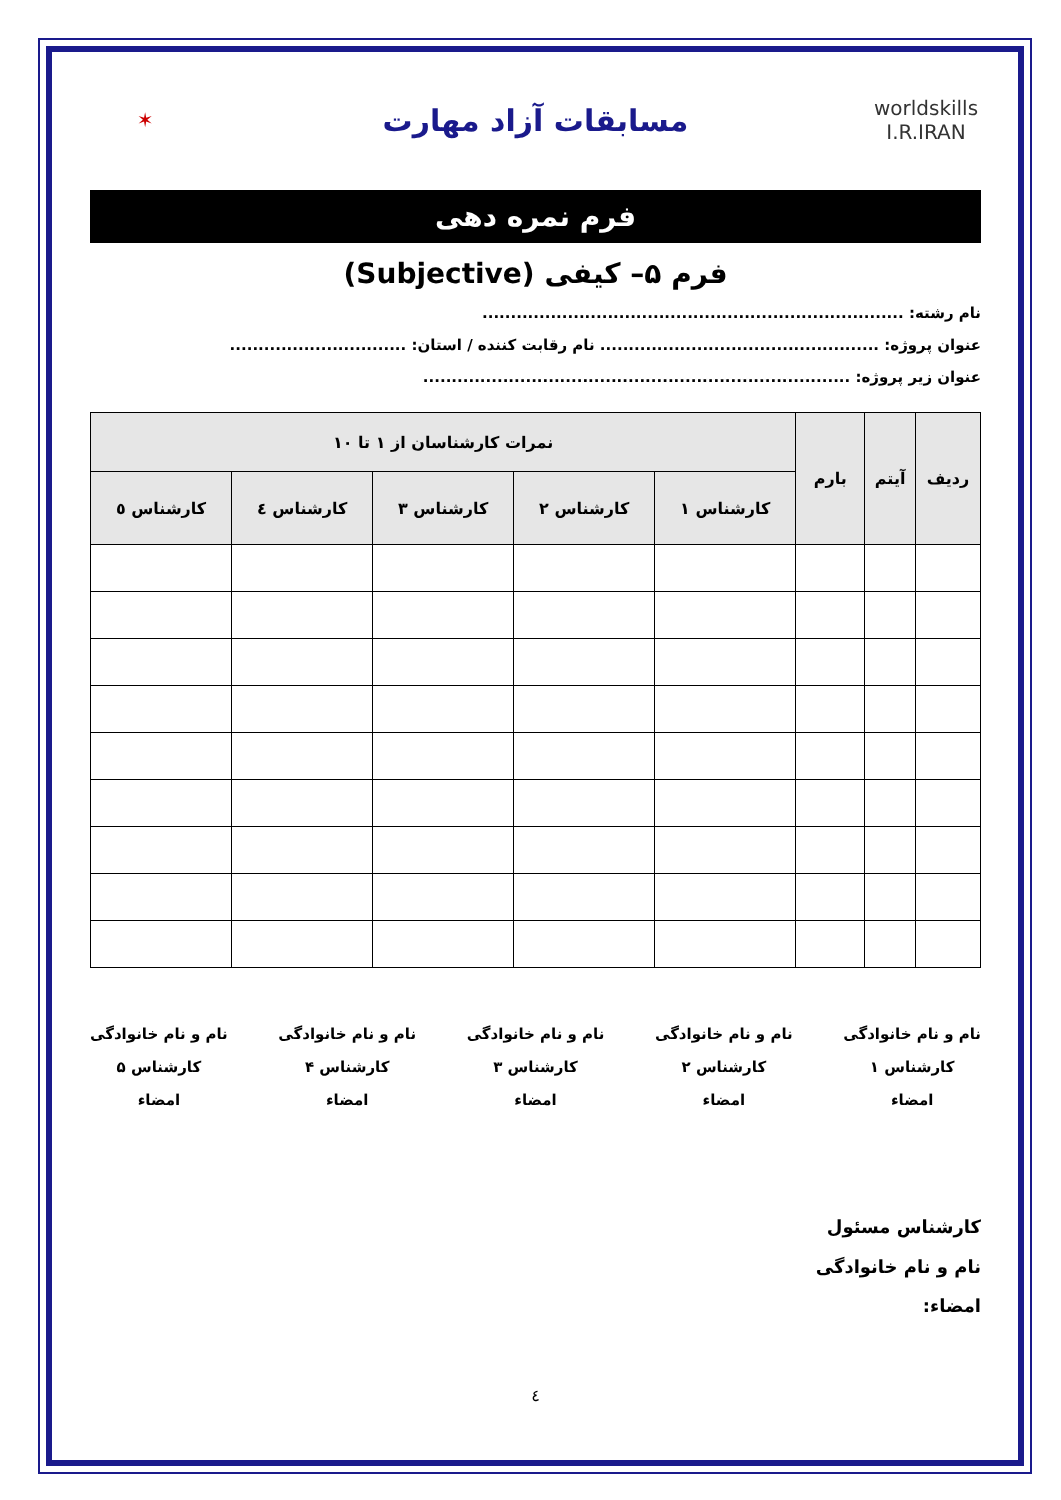worldskills I.R.IRAN
مسابقات آزاد مهارت
✶
فرم نمره دهی
فرم ۵– کیفی (Subjective)
نام رشته: ..........................................................................
عنوان پروژه: ................................................. نام رقابت کننده / استان: ...............................
عنوان زیر پروژه: ...........................................................................
| ردیف | آیتم | بارم | نمرات کارشناسان از ۱ تا ۱۰ | | | | |
| --- | --- | --- | --- | --- | --- | --- | --- |
| | | | کارشناس ۱ | کارشناس ۲ | کارشناس ۳ | کارشناس ٤ | کارشناس ٥ |
نام و نام خانوادگی
کارشناس ۱
امضاء
نام و نام خانوادگی
کارشناس ۲
امضاء
نام و نام خانوادگی
کارشناس ۳
امضاء
نام و نام خانوادگی
کارشناس ۴
امضاء
نام و نام خانوادگی
کارشناس ۵
امضاء
کارشناس مسئول
نام و نام خانوادگی
امضاء:
٤